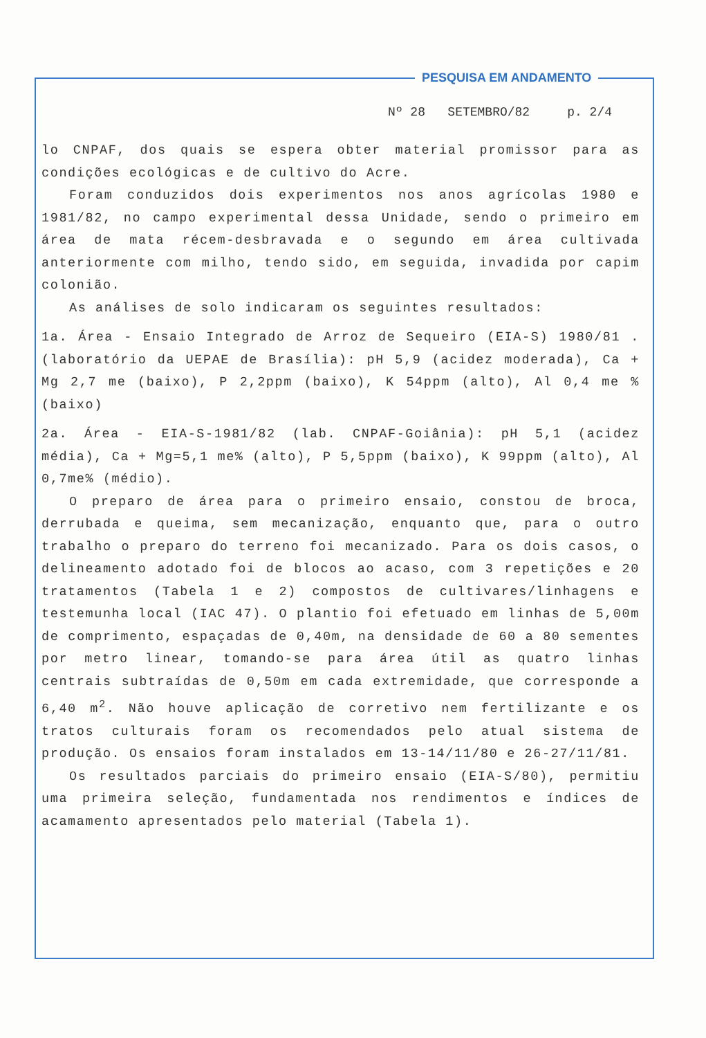PESQUISA EM ANDAMENTO
Nº 28 SETEMBRO/82 p. 2/4
lo CNPAF, dos quais se espera obter material promissor para as condições ecológicas e de cultivo do Acre.
Foram conduzidos dois experimentos nos anos agrícolas 1980 e 1981/82, no campo experimental dessa Unidade, sendo o primeiro em área de mata récem-desbravada e o segundo em área cultivada anteriormente com milho, tendo sido, em seguida, invadida por capim colonião.
As análises de solo indicaram os seguintes resultados:
1a. Área - Ensaio Integrado de Arroz de Sequeiro (EIA-S) 1980/81 . (laboratório da UEPAE de Brasília): pH 5,9 (acidez moderada), Ca + Mg 2,7 me (baixo), P 2,2ppm (baixo), K 54ppm (alto), Al 0,4 me % (baixo)
2a. Área - EIA-S-1981/82 (lab. CNPAF-Goiânia): pH 5,1 (acidez média), Ca + Mg=5,1 me% (alto), P 5,5ppm (baixo), K 99ppm (alto), Al 0,7me% (médio).
O preparo de área para o primeiro ensaio, constou de broca, derrubada e queima, sem mecanização, enquanto que, para o outro trabalho o preparo do terreno foi mecanizado. Para os dois casos, o delineamento adotado foi de blocos ao acaso, com 3 repetições e 20 tratamentos (Tabela 1 e 2) compostos de cultivares/linhagens e testemunha local (IAC 47). O plantio foi efetuado em linhas de 5,00m de comprimento, espaçadas de 0,40m, na densidade de 60 a 80 sementes por metro linear, tomando-se para área útil as quatro linhas centrais subtraídas de 0,50m em cada extremidade, que corresponde a 6,40 m<sup>2</sup>. Não houve aplicação de corretivo nem fertilizante e os tratos culturais foram os recomendados pelo atual sistema de produção. Os ensaios foram instalados em 13-14/11/80 e 26-27/11/81.
Os resultados parciais do primeiro ensaio (EIA-S/80), permitiu uma primeira seleção, fundamentada nos rendimentos e índices de acamamento apresentados pelo material (Tabela 1).